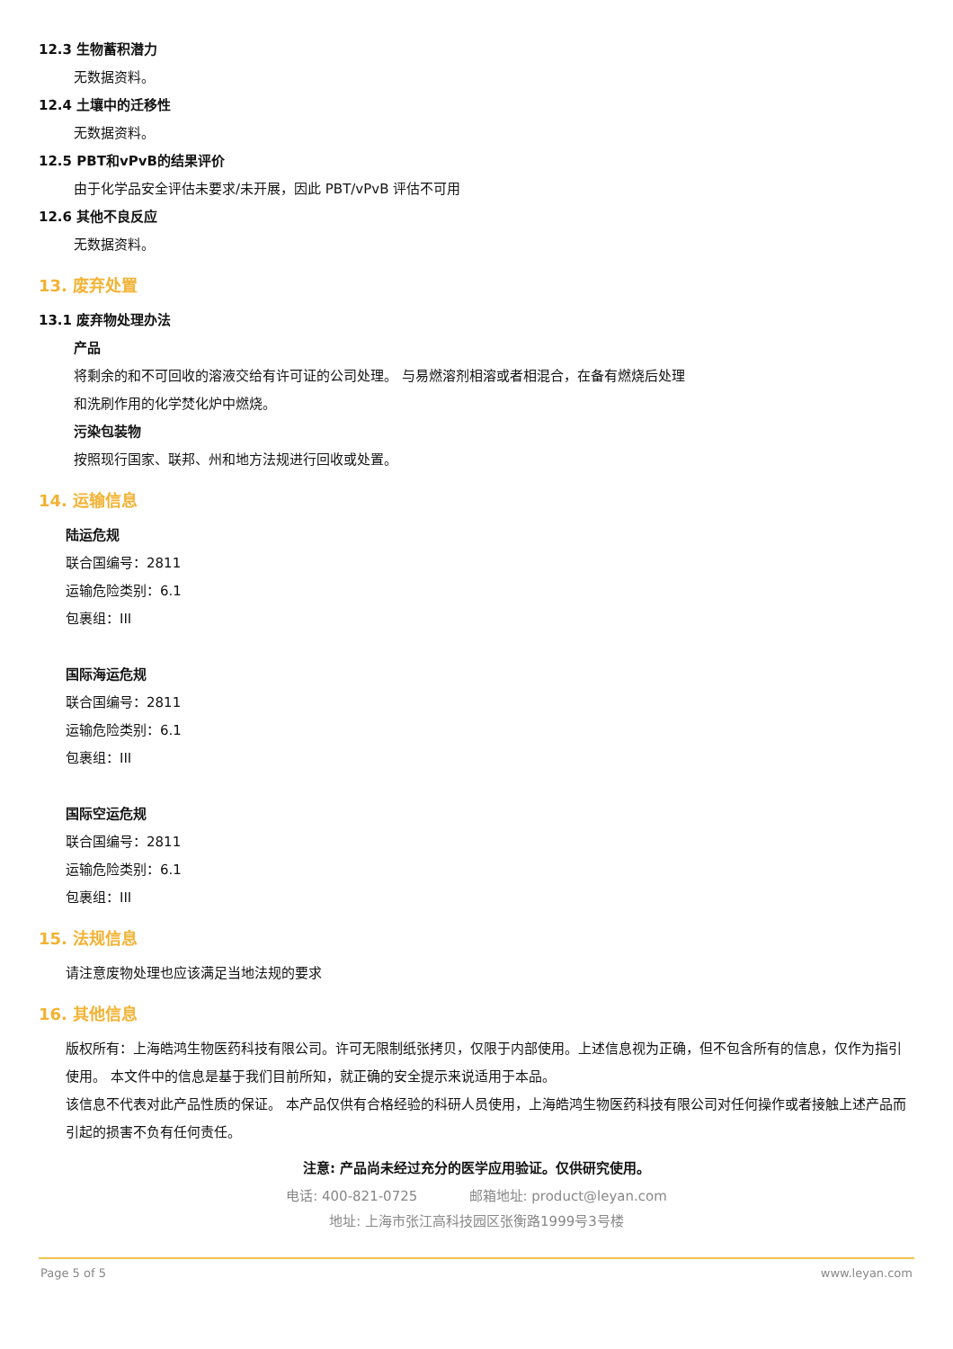12.3 生物蓄积潜力
无数据资料。
12.4 土壤中的迁移性
无数据资料。
12.5 PBT和vPvB的结果评价
由于化学品安全评估未要求/未开展，因此 PBT/vPvB 评估不可用
12.6 其他不良反应
无数据资料。
13. 废弃处置
13.1 废弃物处理办法
产品
将剩余的和不可回收的溶液交给有许可证的公司处理。 与易燃溶剂相溶或者相混合，在备有燃烧后处理
和洗刷作用的化学焚化炉中燃烧。
污染包装物
按照现行国家、联邦、州和地方法规进行回收或处置。
14. 运输信息
陆运危规
联合国编号：2811
运输危险类别：6.1
包裹组：III
国际海运危规
联合国编号：2811
运输危险类别：6.1
包裹组：III
国际空运危规
联合国编号：2811
运输危险类别：6.1
包裹组：III
15. 法规信息
请注意废物处理也应该满足当地法规的要求
16. 其他信息
版权所有：上海皓鸿生物医药科技有限公司。许可无限制纸张拷贝，仅限于内部使用。上述信息视为正确，但不包含所有的信息，仅作为指引使用。 本文件中的信息是基于我们目前所知，就正确的安全提示来说适用于本品。
该信息不代表对此产品性质的保证。 本产品仅供有合格经验的科研人员使用，上海皓鸿生物医药科技有限公司对任何操作或者接触上述产品而引起的损害不负有任何责任。
注意: 产品尚未经过充分的医学应用验证。仅供研究使用。
电话: 400-821-0725 邮箱地址: product@leyan.com
地址: 上海市张江高科技园区张衡路1999号3号楼
Page 5 of 5 www.leyan.com